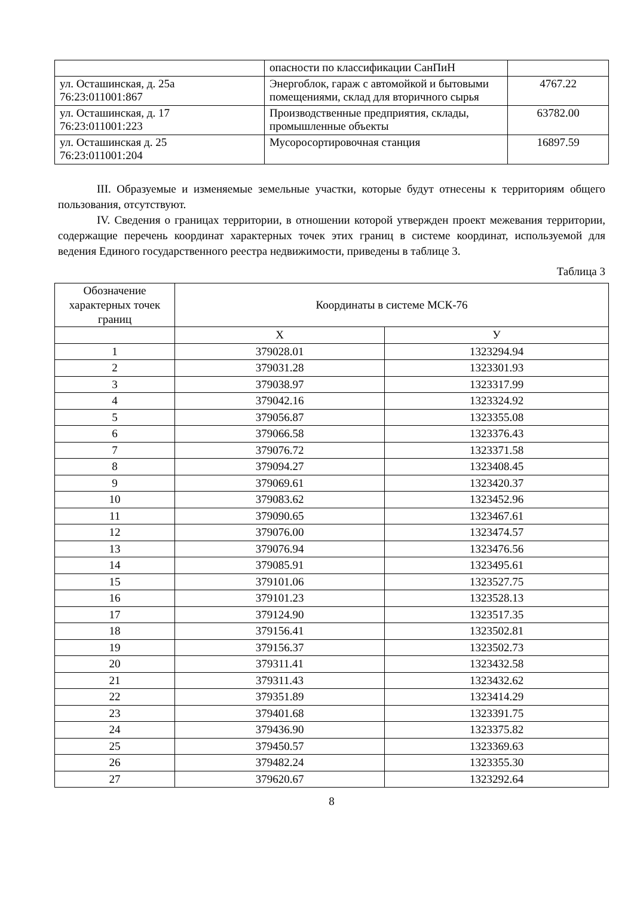| | опасности по классификации СанПиН | |
| ул. Осташинская, д. 25а 76:23:011001:867 | Энергоблок, гараж с автомойкой и бытовыми помещениями, склад для вторичного сырья | 4767.22 |
| ул. Осташинская, д. 17 76:23:011001:223 | Производственные предприятия, склады, промышленные объекты | 63782.00 |
| ул. Осташинская д. 25 76:23:011001:204 | Мусоросортировочная станция | 16897.59 |
III. Образуемые и изменяемые земельные участки, которые будут отнесены к территориям общего пользования, отсутствуют.
IV. Сведения о границах территории, в отношении которой утвержден проект межевания территории, содержащие перечень координат характерных точек этих границ в системе координат, используемой для ведения Единого государственного реестра недвижимости, приведены в таблице 3.
Таблица 3
| Обозначение характерных точек границ | Координаты в системе МСК-76 | |
| --- | --- | --- |
| | X | У |
| 1 | 379028.01 | 1323294.94 |
| 2 | 379031.28 | 1323301.93 |
| 3 | 379038.97 | 1323317.99 |
| 4 | 379042.16 | 1323324.92 |
| 5 | 379056.87 | 1323355.08 |
| 6 | 379066.58 | 1323376.43 |
| 7 | 379076.72 | 1323371.58 |
| 8 | 379094.27 | 1323408.45 |
| 9 | 379069.61 | 1323420.37 |
| 10 | 379083.62 | 1323452.96 |
| 11 | 379090.65 | 1323467.61 |
| 12 | 379076.00 | 1323474.57 |
| 13 | 379076.94 | 1323476.56 |
| 14 | 379085.91 | 1323495.61 |
| 15 | 379101.06 | 1323527.75 |
| 16 | 379101.23 | 1323528.13 |
| 17 | 379124.90 | 1323517.35 |
| 18 | 379156.41 | 1323502.81 |
| 19 | 379156.37 | 1323502.73 |
| 20 | 379311.41 | 1323432.58 |
| 21 | 379311.43 | 1323432.62 |
| 22 | 379351.89 | 1323414.29 |
| 23 | 379401.68 | 1323391.75 |
| 24 | 379436.90 | 1323375.82 |
| 25 | 379450.57 | 1323369.63 |
| 26 | 379482.24 | 1323355.30 |
| 27 | 379620.67 | 1323292.64 |
8